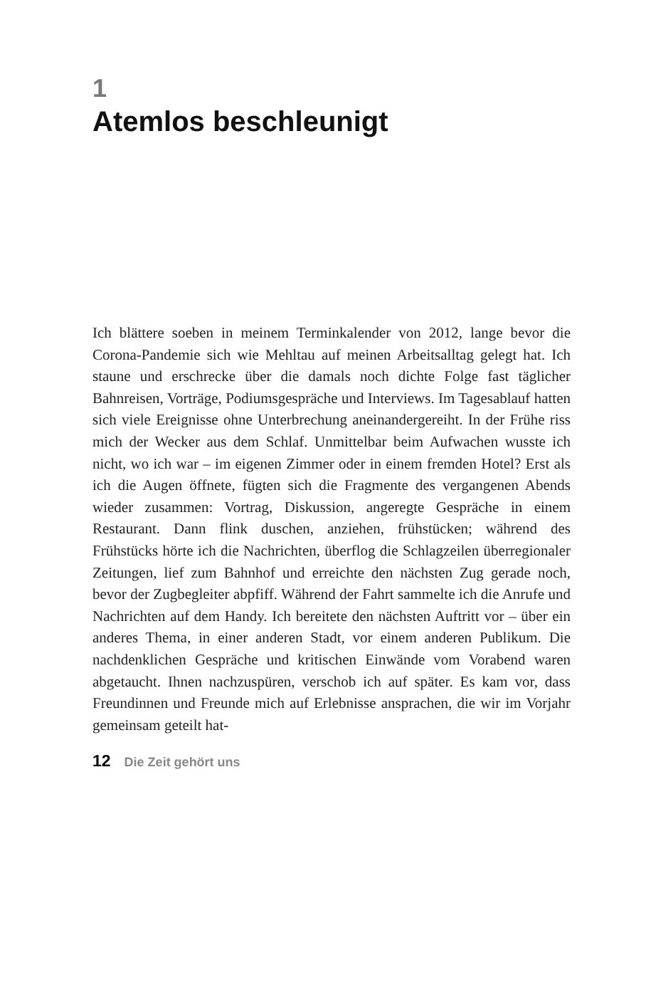1
Atemlos beschleunigt
Ich blättere soeben in meinem Terminkalender von 2012, lange bevor die Corona-Pandemie sich wie Mehltau auf meinen Arbeitsalltag gelegt hat. Ich staune und erschrecke über die damals noch dichte Folge fast täglicher Bahnreisen, Vorträge, Podiumsgespräche und Interviews. Im Tagesablauf hatten sich viele Ereignisse ohne Unterbrechung aneinandergereiht. In der Frühe riss mich der Wecker aus dem Schlaf. Unmittelbar beim Aufwachen wusste ich nicht, wo ich war – im eigenen Zimmer oder in einem fremden Hotel? Erst als ich die Augen öffnete, fügten sich die Fragmente des vergangenen Abends wieder zusammen: Vortrag, Diskussion, angeregte Gespräche in einem Restaurant. Dann flink duschen, anziehen, frühstücken; während des Frühstücks hörte ich die Nachrichten, überflog die Schlagzeilen überregionaler Zeitungen, lief zum Bahnhof und erreichte den nächsten Zug gerade noch, bevor der Zugbegleiter abpfiff. Während der Fahrt sammelte ich die Anrufe und Nachrichten auf dem Handy. Ich bereitete den nächsten Auftritt vor – über ein anderes Thema, in einer anderen Stadt, vor einem anderen Publikum. Die nachdenklichen Gespräche und kritischen Einwände vom Vorabend waren abgetaucht. Ihnen nachzuspüren, verschob ich auf später. Es kam vor, dass Freundinnen und Freunde mich auf Erlebnisse ansprachen, die wir im Vorjahr gemeinsam geteilt hat-
12 Die Zeit gehört uns